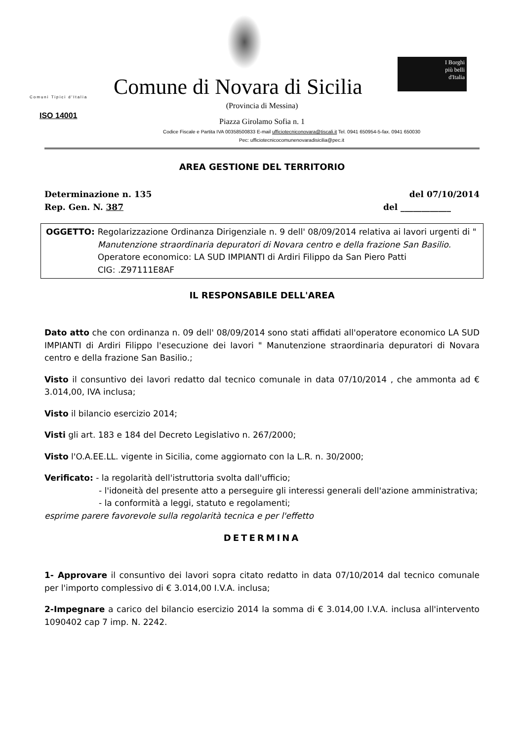I Borghi
più belli
d'Italia
Comuni Tipici d'Italia
Comune di Novara di Sicilia
ISO 14001
(Provincia di Messina)
Piazza Girolamo Sofia n. 1
Codice Fiscale e Partita IVA 00358500833 E-mail ufficiotecniconovara@tiscali.it Tel. 0941 650954-5-fax. 0941 650030
Pec: ufficiotecnicocomunenovaradisicilia@pec.it
AREA GESTIONE DEL TERRITORIO
Determinazione n. 135 del 07/10/2014
Rep. Gen. N. 387 del ____________
OGGETTO: Regolarizzazione Ordinanza Dirigenziale n. 9 dell' 08/09/2014 relativa ai lavori urgenti di " Manutenzione straordinaria depuratori di Novara centro e della frazione San Basilio.
Operatore economico: LA SUD IMPIANTI di Ardiri Filippo da San Piero Patti
CIG: .Z97111E8AF
IL RESPONSABILE DELL'AREA
Dato atto che con ordinanza n. 09 dell' 08/09/2014 sono stati affidati all'operatore economico LA SUD IMPIANTI di Ardiri Filippo l'esecuzione dei lavori " Manutenzione straordinaria depuratori di Novara centro e della frazione San Basilio.;
Visto il consuntivo dei lavori redatto dal tecnico comunale in data 07/10/2014 , che ammonta ad € 3.014,00, IVA inclusa;
Visto il bilancio esercizio 2014;
Visti gli art. 183 e 184 del Decreto Legislativo n. 267/2000;
Visto l'O.A.EE.LL. vigente in Sicilia, come aggiornato con la L.R. n. 30/2000;
Verificato: - la regolarità dell'istruttoria svolta dall'ufficio;
- l'idoneità del presente atto a perseguire gli interessi generali dell'azione amministrativa;
- la conformità a leggi, statuto e regolamenti;
esprime parere favorevole sulla regolarità tecnica e per l'effetto
DETERMINA
1- Approvare il consuntivo dei lavori sopra citato redatto in data 07/10/2014 dal tecnico comunale per l'importo complessivo di € 3.014,00 I.V.A. inclusa;
2-Impegnare a carico del bilancio esercizio 2014 la somma di € 3.014,00 I.V.A. inclusa all'intervento 1090402 cap 7 imp. N. 2242.